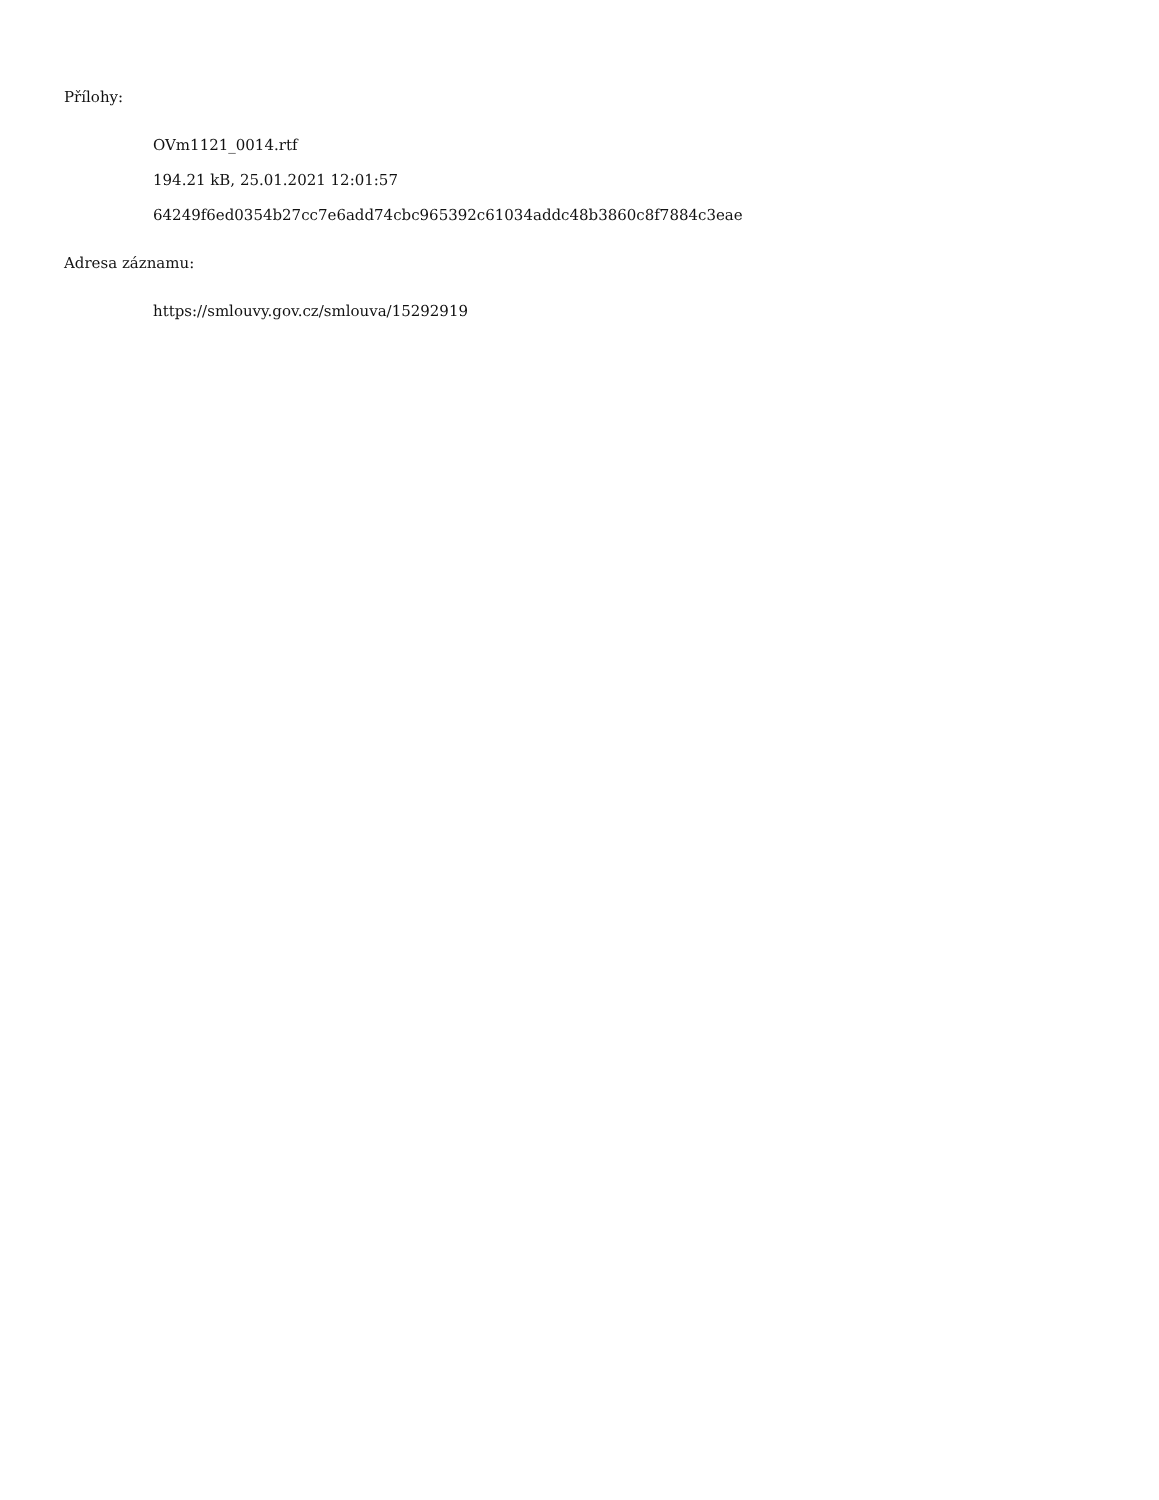Přílohy:
OVm1121_0014.rtf
194.21 kB, 25.01.2021 12:01:57
64249f6ed0354b27cc7e6add74cbc965392c61034addc48b3860c8f7884c3eae
Adresa záznamu:
https://smlouvy.gov.cz/smlouva/15292919